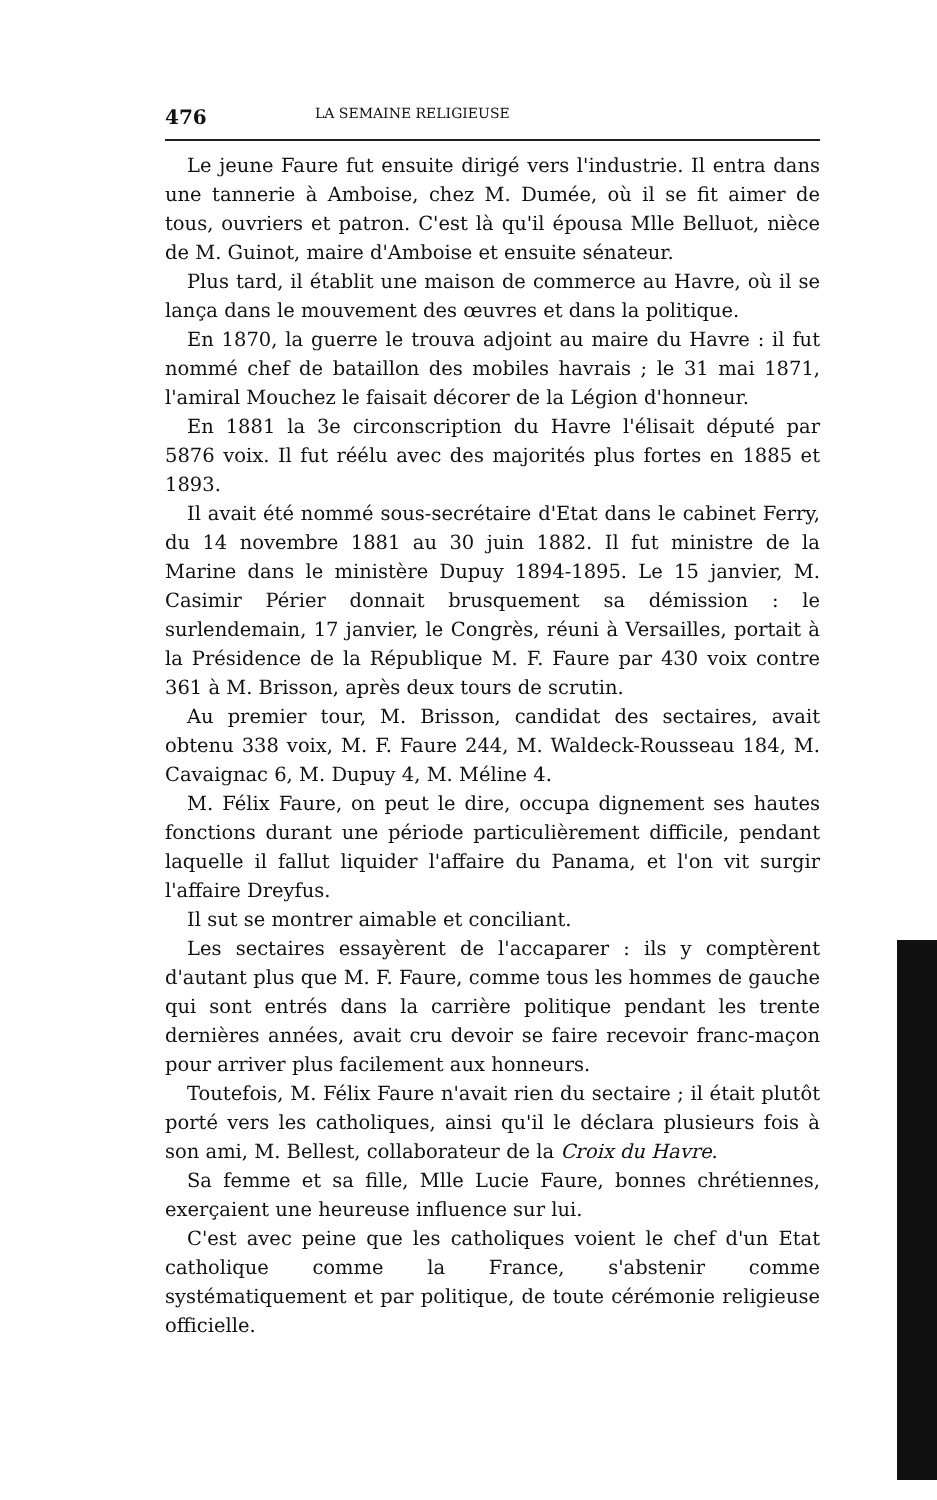476 LA SEMAINE RELIGIEUSE
Le jeune Faure fut ensuite dirigé vers l'industrie. Il entra dans une tannerie à Amboise, chez M. Dumée, où il se fit aimer de tous, ouvriers et patron. C'est là qu'il épousa Mlle Belluot, nièce de M. Guinot, maire d'Amboise et ensuite sénateur.
Plus tard, il établit une maison de commerce au Havre, où il se lança dans le mouvement des œuvres et dans la politique.
En 1870, la guerre le trouva adjoint au maire du Havre : il fut nommé chef de bataillon des mobiles havrais ; le 31 mai 1871, l'amiral Mouchez le faisait décorer de la Légion d'honneur.
En 1881 la 3e circonscription du Havre l'élisait député par 5876 voix. Il fut réélu avec des majorités plus fortes en 1885 et 1893.
Il avait été nommé sous-secrétaire d'Etat dans le cabinet Ferry, du 14 novembre 1881 au 30 juin 1882. Il fut ministre de la Marine dans le ministère Dupuy 1894-1895. Le 15 janvier, M. Casimir Périer donnait brusquement sa démission : le surlendemain, 17 janvier, le Congrès, réuni à Versailles, portait à la Présidence de la République M. F. Faure par 430 voix contre 361 à M. Brisson, après deux tours de scrutin.
Au premier tour, M. Brisson, candidat des sectaires, avait obtenu 338 voix, M. F. Faure 244, M. Waldeck-Rousseau 184, M. Cavaignac 6, M. Dupuy 4, M. Méline 4.
M. Félix Faure, on peut le dire, occupa dignement ses hautes fonctions durant une période particulièrement difficile, pendant laquelle il fallut liquider l'affaire du Panama, et l'on vit surgir l'affaire Dreyfus.
Il sut se montrer aimable et conciliant.
Les sectaires essayèrent de l'accaparer : ils y comptèrent d'autant plus que M. F. Faure, comme tous les hommes de gauche qui sont entrés dans la carrière politique pendant les trente dernières années, avait cru devoir se faire recevoir franc-maçon pour arriver plus facilement aux honneurs.
Toutefois, M. Félix Faure n'avait rien du sectaire ; il était plutôt porté vers les catholiques, ainsi qu'il le déclara plusieurs fois à son ami, M. Bellest, collaborateur de la Croix du Havre.
Sa femme et sa fille, Mlle Lucie Faure, bonnes chrétiennes, exerçaient une heureuse influence sur lui.
C'est avec peine que les catholiques voient le chef d'un Etat catholique comme la France, s'abstenir comme systématiquement et par politique, de toute cérémonie religieuse officielle.